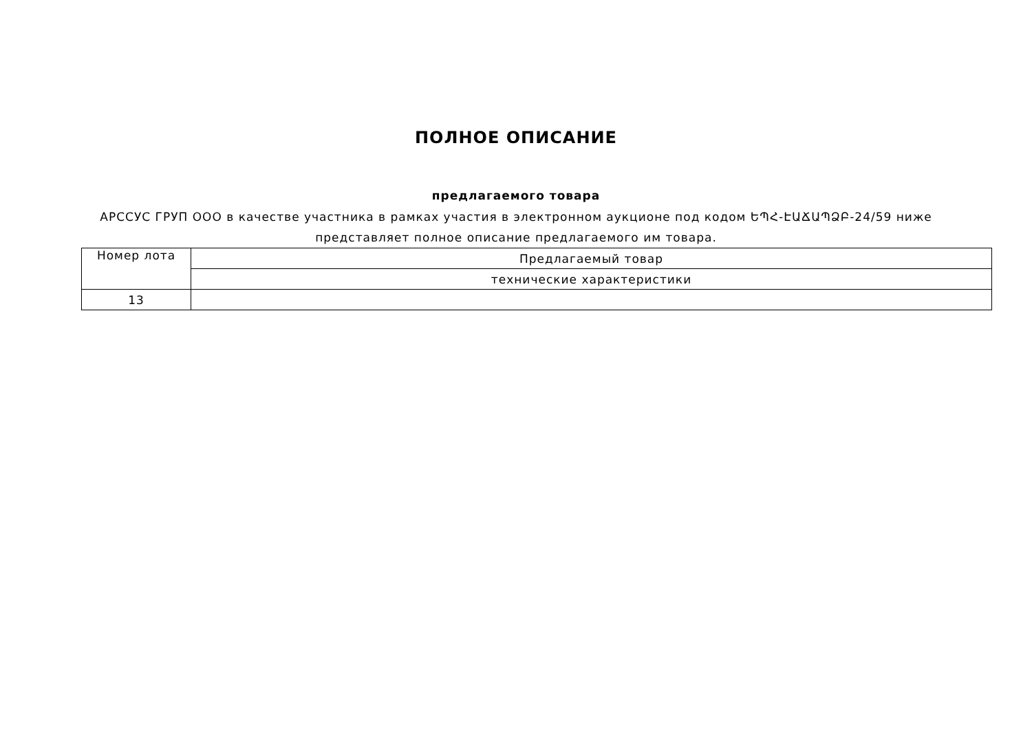ПОЛНОЕ ОПИСАНИЕ
предлагаемого товара
АРССУС ГРУП ООО в качестве участника в рамках участия в электронном аукционе под кодом ԵՊՀ-ԷԱՃԱՊՁԲ-24/59 ниже
представляет полное описание предлагаемого им товара.
| Номер лота | Предлагаемый товар |
| --- | --- |
| | технические характеристики |
| 13 | |